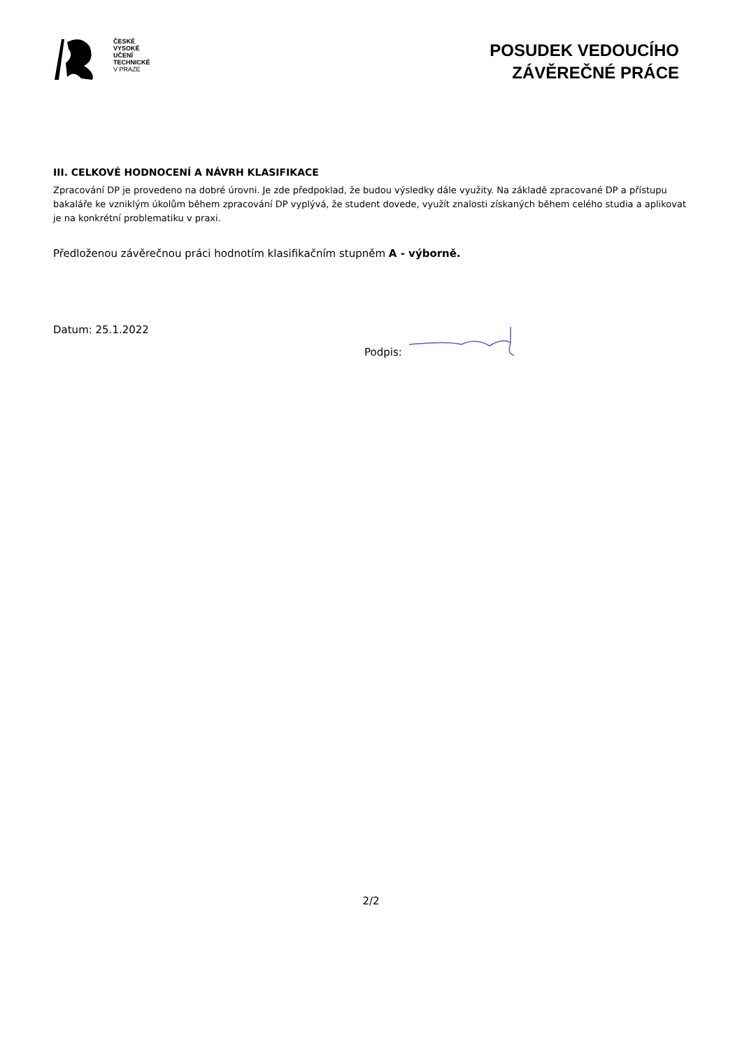ČESKÉ
VYSOKÉ
UČENÍ
TECHNICKÉ
V PRAZE
POSUDEK VEDOUCÍHO
ZÁVĚREČNÉ PRÁCE
III. CELKOVÉ HODNOCENÍ A NÁVRH KLASIFIKACE
Zpracování DP je provedeno na dobré úrovni. Je zde předpoklad, že budou výsledky dále využity. Na základě zpracované DP a přístupu bakaláře ke vzniklým úkolům během zpracování DP vyplývá, že student dovede, využít znalosti získaných během celého studia a aplikovat je na konkrétní problematiku v praxi.
Předloženou závěrečnou práci hodnotím klasifikačním stupněm A - výborně.
Datum: 25.1.2022 Podpis:
2/2